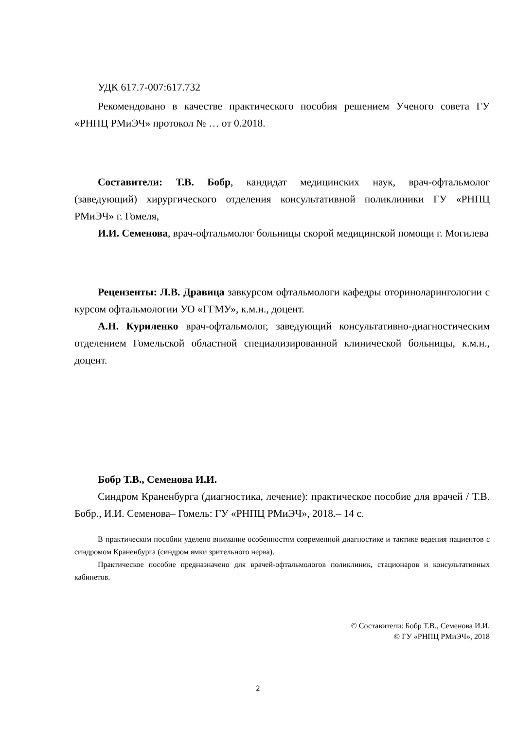УДК 617.7-007:617.732
Рекомендовано в качестве практического пособия решением Ученого совета ГУ «РНПЦ РМиЭЧ» протокол № … от 0.2018.
Составители: Т.В. Бобр, кандидат медицинских наук, врач-офтальмолог (заведующий) хирургического отделения консультативной поликлиники ГУ «РНПЦ РМиЭЧ» г. Гомеля,
И.И. Семенова, врач-офтальмолог больницы скорой медицинской помощи г. Могилева
Рецензенты: Л.В. Дравица завкурсом офтальмологи кафедры оториноларингологии с курсом офтальмологии УО «ГГМУ», к.м.н., доцент.
А.Н. Куриленко врач-офтальмолог, заведующий консультативно-диагностическим отделением Гомельской областной специализированной клинической больницы, к.м.н., доцент.
Бобр Т.В., Семенова И.И.
Синдром Краненбурга (диагностика, лечение): практическое пособие для врачей / Т.В. Бобр., И.И. Семенова– Гомель: ГУ «РНПЦ РМиЭЧ», 2018.– 14 с.
В практическом пособии уделено внимание особенностям современной диагностике и тактике ведения пациентов с синдромом Краненбурга (синдром ямки зрительного нерва).
Практическое пособие предназначено для врачей-офтальмологов поликлиник, стационаров и консультативных кабинетов.
© Составители: Бобр Т.В., Семенова И.И.
© ГУ «РНПЦ РМиЭЧ», 2018
2